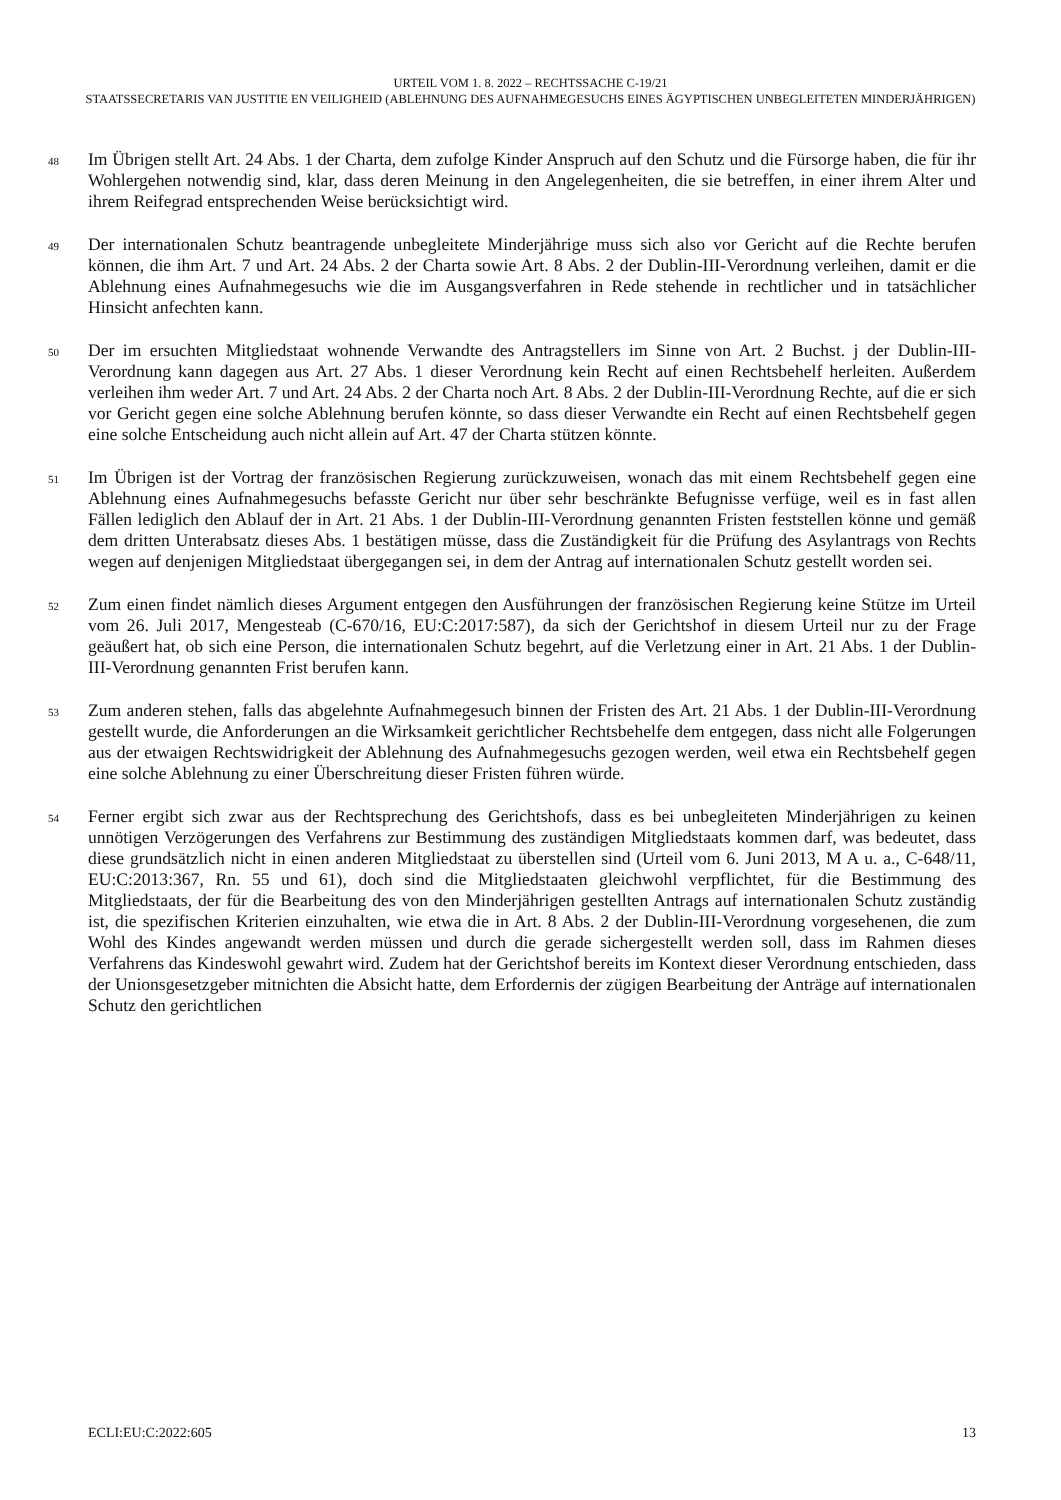URTEIL VOM 1. 8. 2022 – RECHTSSACHE C-19/21
STAATSSECRETARIS VAN JUSTITIE EN VEILIGHEID (ABLEHNUNG DES AUFNAHMEGESUCHS EINES ÄGYPTISCHEN UNBEGLEITETEN MINDERJÄHRIGEN)
48
Im Übrigen stellt Art. 24 Abs. 1 der Charta, dem zufolge Kinder Anspruch auf den Schutz und die Fürsorge haben, die für ihr Wohlergehen notwendig sind, klar, dass deren Meinung in den Angelegenheiten, die sie betreffen, in einer ihrem Alter und ihrem Reifegrad entsprechenden Weise berücksichtigt wird.
49
Der internationalen Schutz beantragende unbegleitete Minderjährige muss sich also vor Gericht auf die Rechte berufen können, die ihm Art. 7 und Art. 24 Abs. 2 der Charta sowie Art. 8 Abs. 2 der Dublin-III-Verordnung verleihen, damit er die Ablehnung eines Aufnahmegesuchs wie die im Ausgangsverfahren in Rede stehende in rechtlicher und in tatsächlicher Hinsicht anfechten kann.
50
Der im ersuchten Mitgliedstaat wohnende Verwandte des Antragstellers im Sinne von Art. 2 Buchst. j der Dublin-III-Verordnung kann dagegen aus Art. 27 Abs. 1 dieser Verordnung kein Recht auf einen Rechtsbehelf herleiten. Außerdem verleihen ihm weder Art. 7 und Art. 24 Abs. 2 der Charta noch Art. 8 Abs. 2 der Dublin-III-Verordnung Rechte, auf die er sich vor Gericht gegen eine solche Ablehnung berufen könnte, so dass dieser Verwandte ein Recht auf einen Rechtsbehelf gegen eine solche Entscheidung auch nicht allein auf Art. 47 der Charta stützen könnte.
51
Im Übrigen ist der Vortrag der französischen Regierung zurückzuweisen, wonach das mit einem Rechtsbehelf gegen eine Ablehnung eines Aufnahmegesuchs befasste Gericht nur über sehr beschränkte Befugnisse verfüge, weil es in fast allen Fällen lediglich den Ablauf der in Art. 21 Abs. 1 der Dublin-III-Verordnung genannten Fristen feststellen könne und gemäß dem dritten Unterabsatz dieses Abs. 1 bestätigen müsse, dass die Zuständigkeit für die Prüfung des Asylantrags von Rechts wegen auf denjenigen Mitgliedstaat übergegangen sei, in dem der Antrag auf internationalen Schutz gestellt worden sei.
52
Zum einen findet nämlich dieses Argument entgegen den Ausführungen der französischen Regierung keine Stütze im Urteil vom 26. Juli 2017, Mengesteab (C-670/16, EU:C:2017:587), da sich der Gerichtshof in diesem Urteil nur zu der Frage geäußert hat, ob sich eine Person, die internationalen Schutz begehrt, auf die Verletzung einer in Art. 21 Abs. 1 der Dublin-III-Verordnung genannten Frist berufen kann.
53
Zum anderen stehen, falls das abgelehnte Aufnahmegesuch binnen der Fristen des Art. 21 Abs. 1 der Dublin-III-Verordnung gestellt wurde, die Anforderungen an die Wirksamkeit gerichtlicher Rechtsbehelfe dem entgegen, dass nicht alle Folgerungen aus der etwaigen Rechtswidrigkeit der Ablehnung des Aufnahmegesuchs gezogen werden, weil etwa ein Rechtsbehelf gegen eine solche Ablehnung zu einer Überschreitung dieser Fristen führen würde.
54
Ferner ergibt sich zwar aus der Rechtsprechung des Gerichtshofs, dass es bei unbegleiteten Minderjährigen zu keinen unnötigen Verzögerungen des Verfahrens zur Bestimmung des zuständigen Mitgliedstaats kommen darf, was bedeutet, dass diese grundsätzlich nicht in einen anderen Mitgliedstaat zu überstellen sind (Urteil vom 6. Juni 2013, M A u. a., C-648/11, EU:C:2013:367, Rn. 55 und 61), doch sind die Mitgliedstaaten gleichwohl verpflichtet, für die Bestimmung des Mitgliedstaats, der für die Bearbeitung des von den Minderjährigen gestellten Antrags auf internationalen Schutz zuständig ist, die spezifischen Kriterien einzuhalten, wie etwa die in Art. 8 Abs. 2 der Dublin-III-Verordnung vorgesehenen, die zum Wohl des Kindes angewandt werden müssen und durch die gerade sichergestellt werden soll, dass im Rahmen dieses Verfahrens das Kindeswohl gewahrt wird. Zudem hat der Gerichtshof bereits im Kontext dieser Verordnung entschieden, dass der Unionsgesetzgeber mitnichten die Absicht hatte, dem Erfordernis der zügigen Bearbeitung der Anträge auf internationalen Schutz den gerichtlichen
ECLI:EU:C:2022:605 13